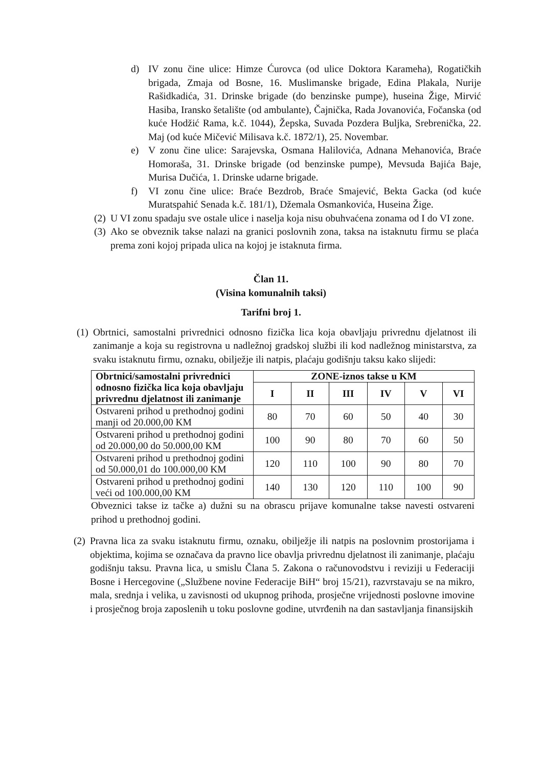d) IV zonu čine ulice: Himze Ćurovca (od ulice Doktora Karameha), Rogatičkih brigada, Zmaja od Bosne, 16. Muslimanske brigade, Edina Plakala, Nurije Rašidkadića, 31. Drinske brigade (do benzinske pumpe), huseina Žige, Mirvić Hasiba, Iransko šetalište (od ambulante), Čajnička, Rada Jovanovića, Fočanska (od kuće Hodžić Rama, k.č. 1044), Žepska, Suvada Pozdera Buljka, Srebrenička, 22. Maj (od kuće Mičević Milisava k.č. 1872/1), 25. Novembar.
e) V zonu čine ulice: Sarajevska, Osmana Halilovića, Adnana Mehanovića, Braće Homoraša, 31. Drinske brigade (od benzinske pumpe), Mevsuda Bajića Baje, Murisa Dučića, 1. Drinske udarne brigade.
f) VI zonu čine ulice: Braće Bezdrob, Braće Smajević, Bekta Gacka (od kuće Muratspahić Senada k.č. 181/1), Džemala Osmankovića, Huseina Žige.
(2) U VI zonu spadaju sve ostale ulice i naselja koja nisu obuhvaćena zonama od I do VI zone.
(3) Ako se obveznik takse nalazi na granici poslovnih zona, taksa na istaknutu firmu se plaća prema zoni kojoj pripada ulica na kojoj je istaknuta firma.
Član 11.
(Visina komunalnih taksi)
Tarifni broj 1.
(1) Obrtnici, samostalni privrednici odnosno fizička lica koja obavljaju privrednu djelatnost ili zanimanje a koja su registrovna u nadležnoj gradskoj službi ili kod nadležnog ministarstva, za svaku istaknutu firmu, oznaku, obilježje ili natpis, plaćaju godišnju taksu kako slijedi:
| Obrtnici/samostalni privrednici odnosno fizička lica koja obavljaju privrednu djelatnost ili zanimanje | ZONE-iznos takse u KM | | | | | |
| --- | --- | --- | --- | --- | --- | --- |
| | I | II | III | IV | V | VI |
| Ostvareni prihod u prethodnoj godini manji od 20.000,00 KM | 80 | 70 | 60 | 50 | 40 | 30 |
| Ostvareni prihod u prethodnoj godini od 20.000,00 do 50.000,00 KM | 100 | 90 | 80 | 70 | 60 | 50 |
| Ostvareni prihod u prethodnoj godini od 50.000,01 do 100.000,00 KM | 120 | 110 | 100 | 90 | 80 | 70 |
| Ostvareni prihod u prethodnoj godini veći od 100.000,00 KM | 140 | 130 | 120 | 110 | 100 | 90 |
Obveznici takse iz tačke a) dužni su na obrascu prijave komunalne takse navesti ostvareni prihod u prethodnoj godini.
(2) Pravna lica za svaku istaknutu firmu, oznaku, obilježje ili natpis na poslovnim prostorijama i objektima, kojima se označava da pravno lice obavlja privrednu djelatnost ili zanimanje, plaćaju godišnju taksu. Pravna lica, u smislu Člana 5. Zakona o računovodstvu i reviziji u Federaciji Bosne i Hercegovine („Službene novine Federacije BiH“ broj 15/21), razvrstavaju se na mikro, mala, srednja i velika, u zavisnosti od ukupnog prihoda, prosječne vrijednosti poslovne imovine i prosječnog broja zaposlenih u toku poslovne godine, utvrđenih na dan sastavljanja finansijskih